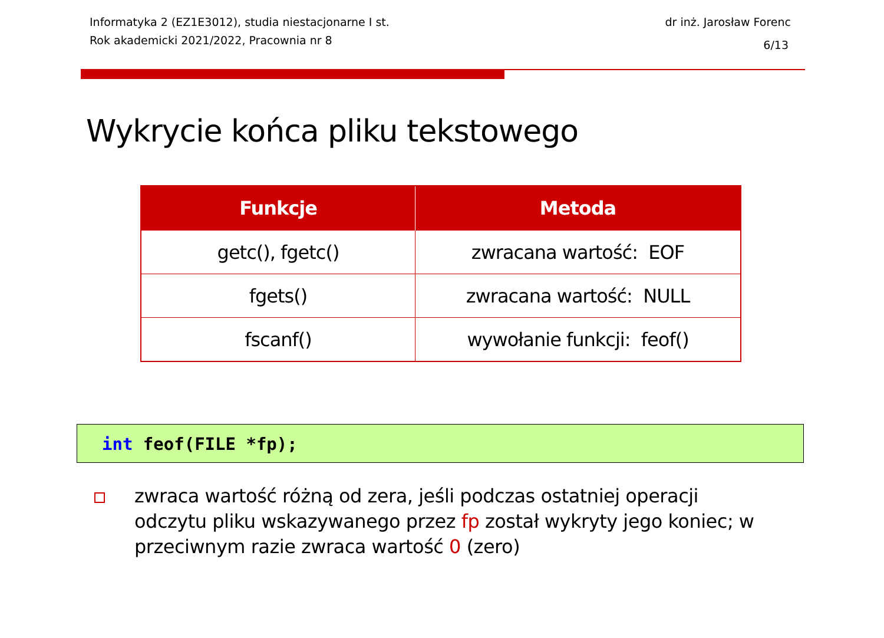Informatyka 2 (EZ1E3012), studia niestacjonarne I st.
Rok akademicki 2021/2022, Pracownia nr 8
dr inż. Jarosław Forenc
6/13
Wykrycie końca pliku tekstowego
| Funkcje | Metoda |
| --- | --- |
| getc(), fgetc() | zwracana wartość: EOF |
| fgets() | zwracana wartość: NULL |
| fscanf() | wywołanie funkcji: feof() |
int feof(FILE *fp);
zwraca wartość różną od zera, jeśli podczas ostatniej operacji odczytu pliku wskazywanego przez fp został wykryty jego koniec; w przeciwnym razie zwraca wartość 0 (zero)